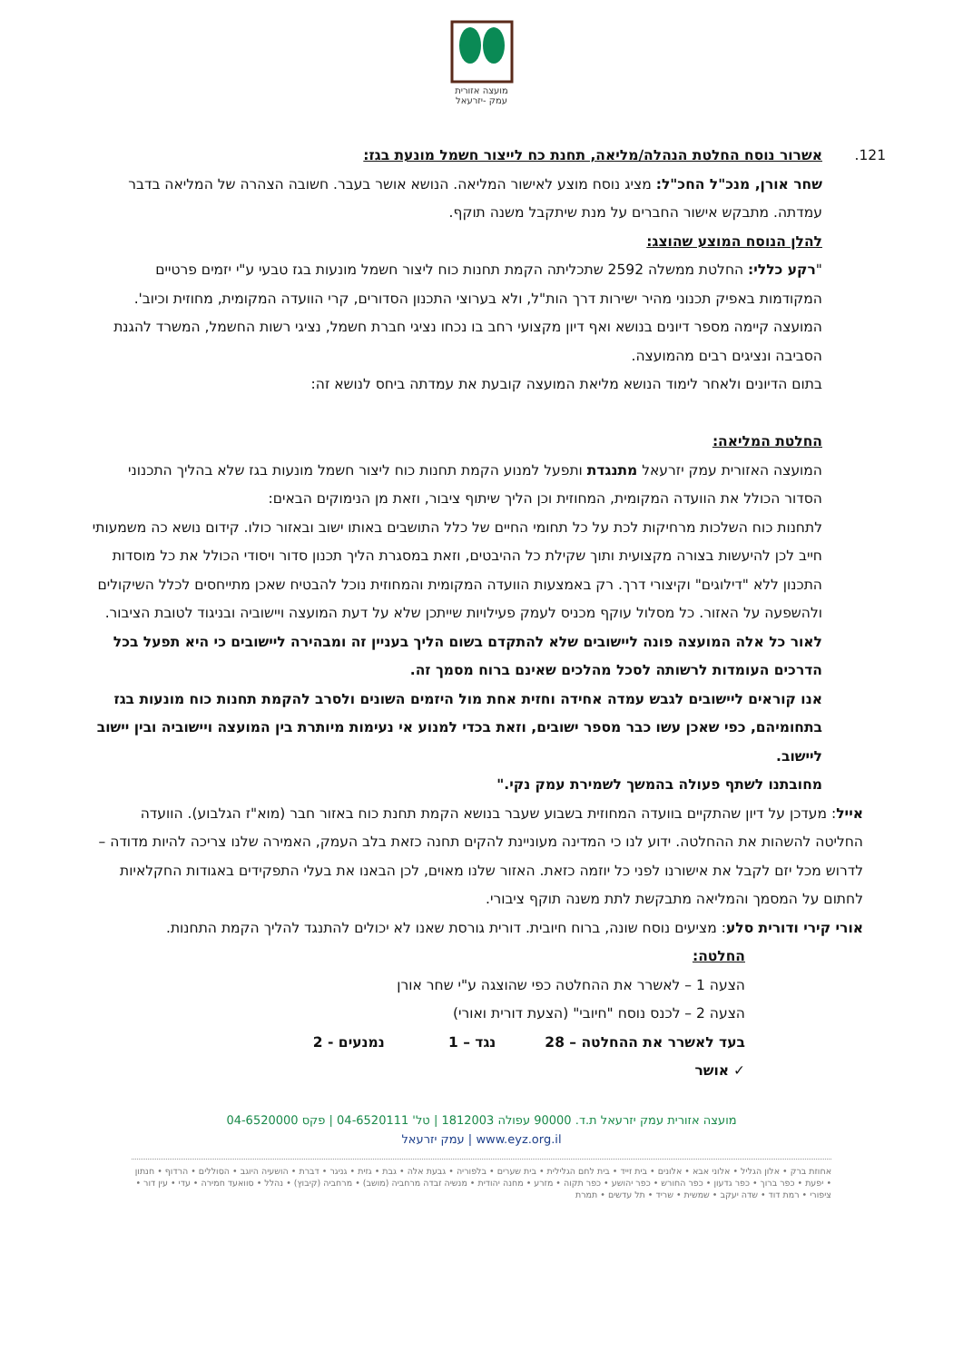מועצה אזורית
עמק -יזרעאל
121. אשרור נוסח החלטת הנהלה/מליאה, תחנת כח לייצור חשמל מונעת בגז:
שחר אורן, מנכ"ל החכ"ל: מציג נוסח מוצע לאישור המליאה. הנושא אושר בעבר. חשובה הצהרה של המליאה בדבר עמדתה. מתבקש אישור החברים על מנת שיתקבל משנה תוקף.
להלן הנוסח המוצע שהוצג:
"רקע כללי: החלטת ממשלה 2592 שתכליתה הקמת תחנות כוח ליצור חשמל מונעות בגז טבעי ע"י יזמים פרטיים המקודמות באפיק תכנוני מהיר ישירות דרך הות"ל, ולא בערוצי התכנון הסדורים, קרי הוועדה המקומית, מחוזית וכיוב'.
המועצה קיימה מספר דיונים בנושא ואף דיון מקצועי רחב בו נכחו נציגי חברת חשמל, נציגי רשות החשמל, המשרד להגנת הסביבה ונציגים רבים מהמועצה.
בתום הדיונים ולאחר לימוד הנושא מליאת המועצה קובעת את עמדתה ביחס לנושא זה:
החלטת המליאה:
המועצה האזורית עמק יזרעאל מתנגדת ותפעל למנוע הקמת תחנות כוח ליצור חשמל מונעות בגז שלא בהליך התכנוני הסדור הכולל את הוועדה המקומית, המחוזית וכן הליך שיתוף ציבור, וזאת מן הנימוקים הבאים:
לתחנות כוח השלכות מרחיקות לכת על כל תחומי החיים של כלל התושבים באותו ישוב ובאזור כולו. קידום נושא כה משמעותי חייב לכן להיעשות בצורה מקצועית ותוך שקילת כל ההיבטים, וזאת במסגרת הליך תכנון סדור ויסודי הכולל את כל מוסדות התכנון ללא "דילוגים" וקיצורי דרך. רק באמצעות הוועדה המקומית והמחוזית נוכל להבטיח שאכן מתייחסים לכלל השיקולים ולהשפעה על האזור. כל מסלול עוקף מכניס לעמק פעילויות שייתכן שלא על דעת המועצה ויישוביה ובניגוד לטובת הציבור.
לאור כל אלה המועצה פונה ליישובים שלא להתקדם בשום הליך בעניין זה ומבהירה ליישובים כי היא תפעל בכל הדרכים העומדות לרשותה לסכל מהלכים שאינם ברוח מסמך זה.
אנו קוראים ליישובים לגבש עמדה אחידה וחזית אחת מול היזמים השונים ולסרב להקמת תחנות כוח מונעות בגז בתחומיהם, כפי שאכן עשו כבר מספר ישובים, וזאת בכדי למנוע אי נעימות מיותרת בין המועצה ויישוביה ובין יישוב ליישוב.
מחובתנו לשתף פעולה בהמשך לשמירת עמק נקי."
אייל: מעדכן על דיון שהתקיים בוועדה המחוזית בשבוע שעבר בנושא הקמת תחנת כוח באזור חבר (מוא"ז הגלבוע). הוועדה החליטה להשהות את ההחלטה. ידוע לנו כי המדינה מעוניינת להקים תחנה כזאת בלב העמק, האמירה שלנו צריכה להיות מדודה – לדרוש מכל יזם לקבל את אישורנו לפני כל יוזמה כזאת. האזור שלנו מאוים, לכן הבאנו את בעלי התפקידים באגודות החקלאיות לחתום על המסמך והמליאה מתבקשת לתת משנה תוקף ציבורי.
אורי קירי ודורית סלע: מציעים נוסח שונה, ברוח חיובית. דורית גורסת שאנו לא יכולים להתנגד להליך הקמת התחנות.
החלטה:
הצעה 1 – לאשרר את ההחלטה כפי שהוצגה ע"י שחר אורן
הצעה 2 – לכנס נוסח "חיובי" (הצעת דורית ואורי)
בעד לאשרר את ההחלטה – 28 נגד – 1 נמנעים - 2
✓ אושר
מועצה אזורית עמק יזרעאל ת.ד. 90000 עפולה 1812003 | טל' 04-6520111 | פקס 04-6520000
www.eyz.org.il | עמק יזרעאל
אחוזת ברק • אלון הגליל • אלוני אבא • אלונים • בית זייד • בית לחם הגלילית • בית שערים • בלפוריה • גבעת אלה • גבת • גזית • גניגר • דברת • הושעיה היוגב • הסוללים • הרדוף • חנתון • יפעת • כפר ברוך • כפר גדעון • כפר החורש • כפר יהושע • כפר תקוה • מזרע • מחנה יהודית • מנשיה זבדה מרחביה (מושב) • מרחביה (קיבוץ) • נהלל • סוואעד חמירה • עדי • עין דור • ציפורי • רמת דוד • שדה יעקב • שמשית • שריד • תל עדשים • תמרת